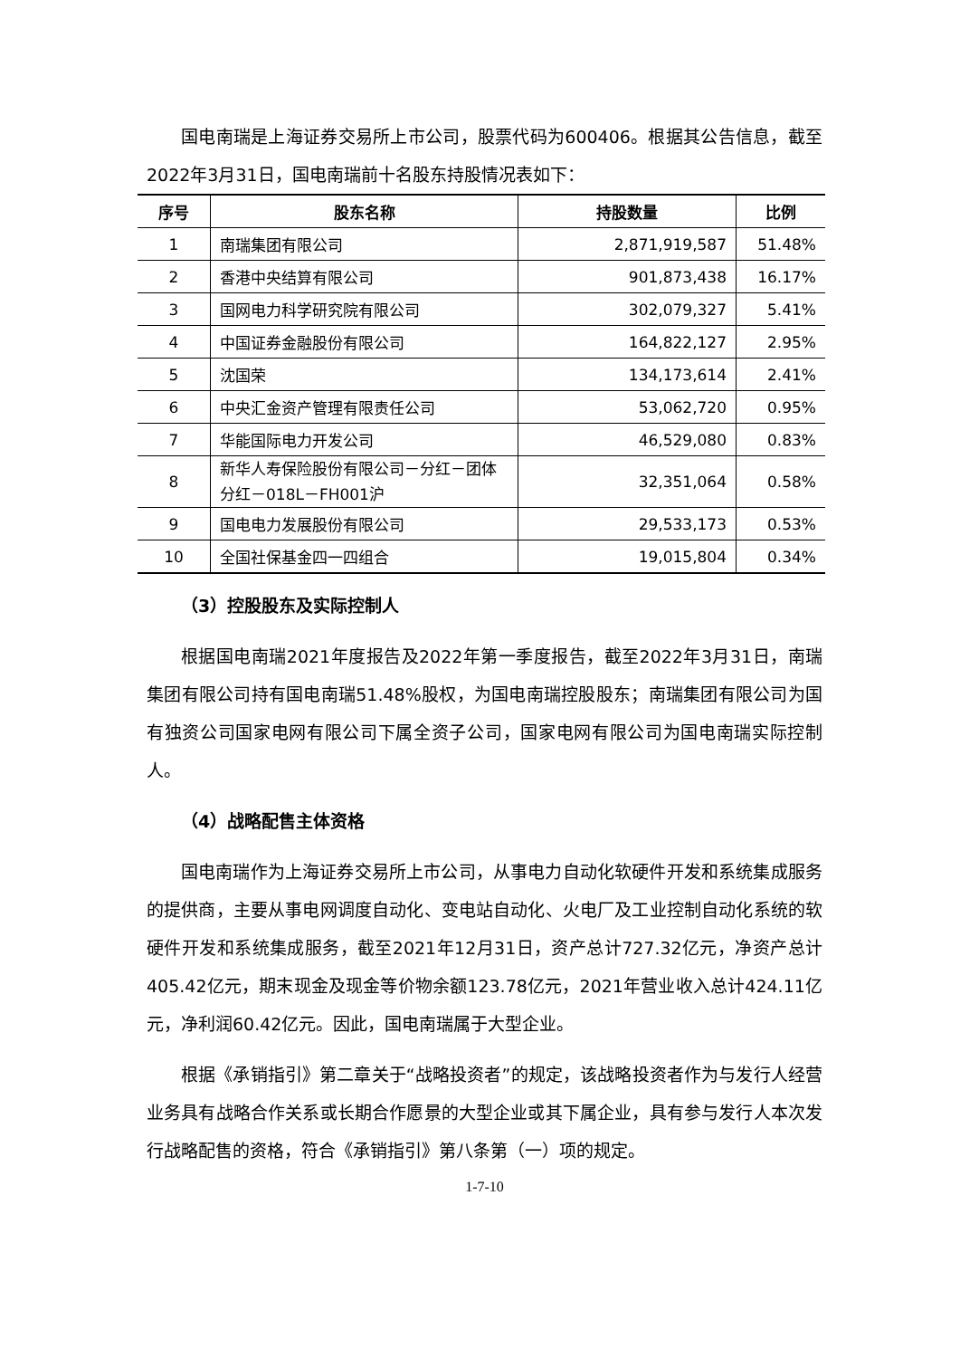国电南瑞是上海证券交易所上市公司，股票代码为600406。根据其公告信息，截至2022年3月31日，国电南瑞前十名股东持股情况表如下：
| 序号 | 股东名称 | 持股数量 | 比例 |
| --- | --- | --- | --- |
| 1 | 南瑞集团有限公司 | 2,871,919,587 | 51.48% |
| 2 | 香港中央结算有限公司 | 901,873,438 | 16.17% |
| 3 | 国网电力科学研究院有限公司 | 302,079,327 | 5.41% |
| 4 | 中国证券金融股份有限公司 | 164,822,127 | 2.95% |
| 5 | 沈国荣 | 134,173,614 | 2.41% |
| 6 | 中央汇金资产管理有限责任公司 | 53,062,720 | 0.95% |
| 7 | 华能国际电力开发公司 | 46,529,080 | 0.83% |
| 8 | 新华人寿保险股份有限公司－分红－团体分红－018L－FH001沪 | 32,351,064 | 0.58% |
| 9 | 国电电力发展股份有限公司 | 29,533,173 | 0.53% |
| 10 | 全国社保基金四一四组合 | 19,015,804 | 0.34% |
（3）控股股东及实际控制人
根据国电南瑞2021年度报告及2022年第一季度报告，截至2022年3月31日，南瑞集团有限公司持有国电南瑞51.48%股权，为国电南瑞控股股东；南瑞集团有限公司为国有独资公司国家电网有限公司下属全资子公司，国家电网有限公司为国电南瑞实际控制人。
（4）战略配售主体资格
国电南瑞作为上海证券交易所上市公司，从事电力自动化软硬件开发和系统集成服务的提供商，主要从事电网调度自动化、变电站自动化、火电厂及工业控制自动化系统的软硬件开发和系统集成服务，截至2021年12月31日，资产总计727.32亿元，净资产总计405.42亿元，期末现金及现金等价物余额123.78亿元，2021年营业收入总计424.11亿元，净利润60.42亿元。因此，国电南瑞属于大型企业。
根据《承销指引》第二章关于“战略投资者”的规定，该战略投资者作为与发行人经营业务具有战略合作关系或长期合作愿景的大型企业或其下属企业，具有参与发行人本次发行战略配售的资格，符合《承销指引》第八条第（一）项的规定。
1-7-10